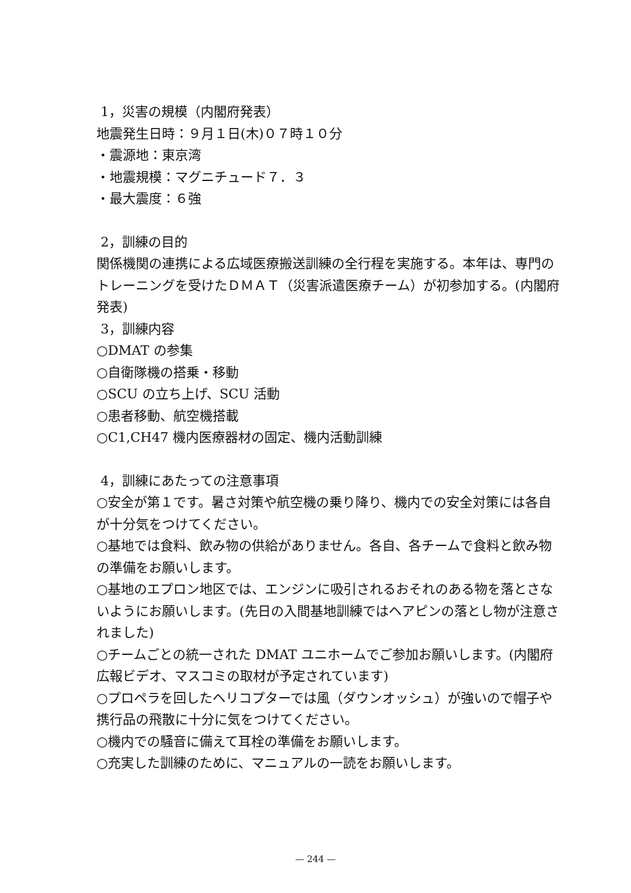1，災害の規模（内閣府発表）
地震発生日時：９月１日(木)０７時１０分
・震源地：東京湾
・地震規模：マグニチュード７．３
・最大震度：６強
2，訓練の目的
関係機関の連携による広域医療搬送訓練の全行程を実施する。本年は、専門のトレーニングを受けたＤＭＡＴ（災害派遣医療チーム）が初参加する。(内閣府発表)
3，訓練内容
○DMAT の参集
○自衛隊機の搭乗・移動
○SCU の立ち上げ、SCU 活動
○患者移動、航空機搭載
○C1,CH47 機内医療器材の固定、機内活動訓練
4，訓練にあたっての注意事項
○安全が第１です。暑さ対策や航空機の乗り降り、機内での安全対策には各自が十分気をつけてください。
○基地では食料、飲み物の供給がありません。各自、各チームで食料と飲み物の準備をお願いします。
○基地のエプロン地区では、エンジンに吸引されるおそれのある物を落とさないようにお願いします。(先日の入間基地訓練ではヘアピンの落とし物が注意されました)
○チームごとの統一された DMAT ユニホームでご参加お願いします。(内閣府広報ビデオ、マスコミの取材が予定されています)
○プロペラを回したヘリコプターでは風（ダウンオッシュ）が強いので帽子や携行品の飛散に十分に気をつけてください。
○機内での騒音に備えて耳栓の準備をお願いします。
○充実した訓練のために、マニュアルの一読をお願いします。
— 244 —